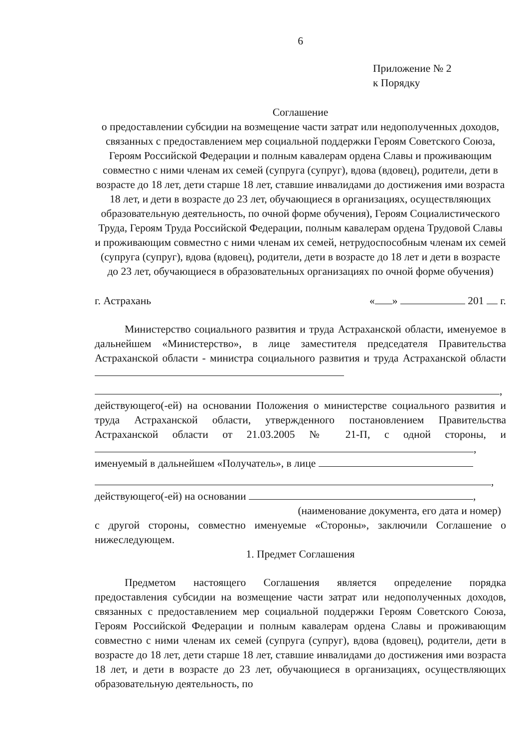6
Приложение № 2
к Порядку
Соглашение
о предоставлении субсидии на возмещение части затрат или недополученных доходов, связанных с предоставлением мер социальной поддержки Героям Советского Союза, Героям Российской Федерации и полным кавалерам ордена Славы и проживающим совместно с ними членам их семей (супруга (супруг), вдова (вдовец), родители, дети в возрасте до 18 лет, дети старше 18 лет, ставшие инвалидами до достижения ими возраста 18 лет, и дети в возрасте до 23 лет, обучающиеся в организациях, осуществляющих образовательную деятельность, по очной форме обучения), Героям Социалистического Труда, Героям Труда Российской Федерации, полным кавалерам ордена Трудовой Славы и проживающим совместно с ними членам их семей, нетрудоспособным членам их семей (супруга (супруг), вдова (вдовец), родители, дети в возрасте до 18 лет и дети в возрасте до 23 лет, обучающиеся в образовательных организациях по очной форме обучения)
г. Астрахань « » 201 г.
Министерство социального развития и труда Астраханской области, именуемое в дальнейшем «Министерство», в лице заместителя председателя Правительства Астраханской области - министра социального развития и труда Астраханской области
,
действующего(-ей) на основании Положения о министерстве социального развития и труда Астраханской области, утвержденного постановлением Правительства Астраханской области от 21.03.2005 № 21-П, с одной стороны, и ,
именуемый в дальнейшем «Получатель», в лице
,
действующего(-ей) на основании ,
(наименование документа, его дата и номер)
с другой стороны, совместно именуемые «Стороны», заключили Соглашение о нижеследующем.
1. Предмет Соглашения
Предметом настоящего Соглашения является определение порядка предоставления субсидии на возмещение части затрат или недополученных доходов, связанных с предоставлением мер социальной поддержки Героям Советского Союза, Героям Российской Федерации и полным кавалерам ордена Славы и проживающим совместно с ними членам их семей (супруга (супруг), вдова (вдовец), родители, дети в возрасте до 18 лет, дети старше 18 лет, ставшие инвалидами до достижения ими возраста 18 лет, и дети в возрасте до 23 лет, обучающиеся в организациях, осуществляющих образовательную деятельность, по